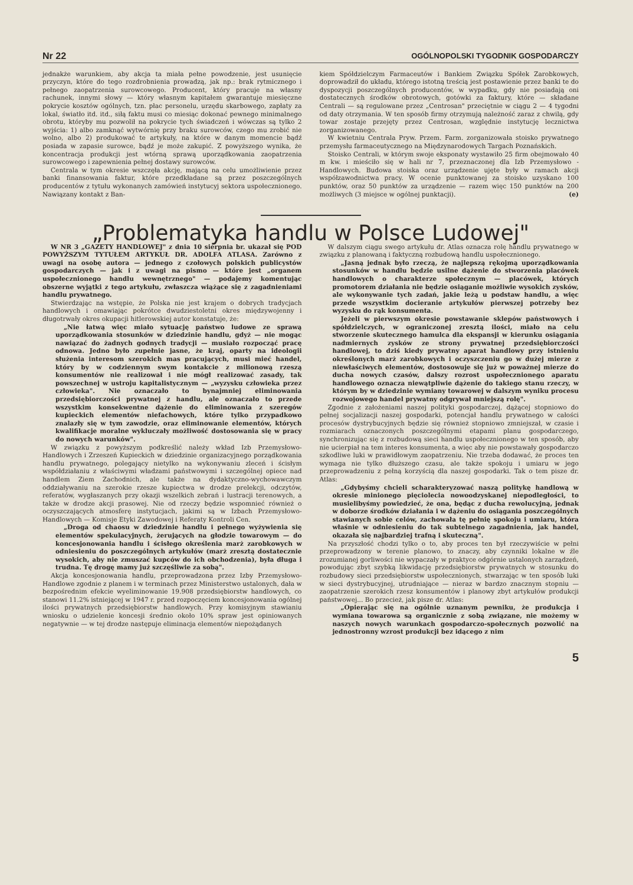Nr 22 OGÓLNOPOLSKI TYGODNIK GOSPODARCZY
jednakże warunkiem, aby akcja ta miała pełne powodzenie, jest usunięcie przyczyn, które do tego rozdrobnienia prowadzą, jak np.: brak rytmicznego i pełnego zaopatrzenia surowcowego. Producent, który pracuje na własny rachunek, innymi słowy — który własnym kapitałem gwarantuje miesięczne pokrycie kosztów ogólnych, tzn. płac personelu, urzędu skarbowego, zapłaty za lokal, światło itd. itd., siłą faktu musi co miesiąc dokonać pewnego minimalnego obrotu, któryby mu pozwolił na pokrycie tych świadczeń i wówczas są tylko 2 wyjścia: 1) albo zamknąć wytwórnię przy braku surowców, czego mu zrobić nie wolno, albo 2) produkować te artykuły, na które w danym momencie bądź posiada w zapasie surowce, bądź je może zakupić. Z powyższego wynika, że koncentracja produkcji jest wtórną sprawą uporządkowania zaopatrzenia surowcowego i zapewnienia pełnej dostawy surowców.
Centrala w tym okresie wszczęła akcję, mającą na celu umożliwienie przez banki finansowania faktur, które przedkładane są przez poszczególnych producentów z tytułu wykonanych zamówień instytucyj sektora uspołecznionego. Nawiązany kontakt z Ban-
kiem Spółdzielczym Farmaceutów i Bankiem Związku Spółek Zarobkowych, doprowadził do układu, którego istotną treścią jest postawienie przez banki te do dyspozycji poszczególnych producentów, w wypadku, gdy nie posiadają oni dostatecznych środków obrotowych, gotówki za faktury, które — składane Centrali — są regulowane przez „Centrosan" przeciętnie w ciągu 2 — 4 tygodni od daty otrzymania. W ten sposób firmy otrzymują należność zaraz z chwilą, gdy towar zostaje przejęty przez Centrosan, względnie instytucję lecznictwa zorganizowanego.
W kwietniu Centrala Pryw. Przem. Farm. zorganizowała stoisko prywatnego przemysłu farmaceutycznego na Międzynarodowych Targach Poznańskich.
Stoisko Centrali, w którym swoje eksponaty wystawiło 25 firm obejmowało 40 m kw. i mieściło się w hali nr 7, przeznaczonej dla Izb Przemysłowo - Handlowych. Budowa stoiska oraz urządzenie ujęte były w ramach akcji współzawodnictwa pracy. W ocenie punktowanej za stoisko uzyskano 100 punktów, oraz 50 punktów za urządzenie — razem więc 150 punktów na 200 możliwych (3 miejsce w ogólnej punktacji). (e)
„Problematyka handlu w Polsce Ludowej"
W NR 3 „GAZETY HANDLOWEJ" z dnia 10 sierpnia br. ukazał się POD POWYŻSZYM TYTUŁEM ARTYKUŁ DR. ADOLFA ATLASA. Zarówno z uwagi na osobę autora — jednego z czołowych polskich publicystów gospodarczych — jak i z uwagi na pismo — które jest „organem uspołecznionego handlu wewnętrznego" — podajemy komentując obszerne wyjątki z tego artykułu, zwłaszcza wiążące się z zagadnieniami handlu prywatnego.
Stwierdzając na wstępie, że Polska nie jest krajem o dobrych tradycjach handlowych i omawiając pokrótce dwudziestoletni okres międzywojenny i długotrwały okres okupacji hitlerowskiej autor konstatuje, że:
„Nie łatwą więc miało sytuację państwo ludowe ze sprawą uporządkowania stosunków w dziedzinie handlu, gdyż — nie mogąc nawiązać do żadnych godnych tradycji — musiało rozpocząć pracę odnowa. Jedno było zupełnie jasne, że kraj, oparty na ideologii służenia interesom szerokich mas pracujących, musi mieć handel, który by w codziennym swym kontakcie z milionową rzeszą konsumentów nie realizował i nie mógł realizować zasady, tak powszechnej w ustroju kapitalistycznym — „wyzysku człowieka przez człowieka". Nie oznaczało to bynajmniej eliminowania przedsiębiorczości prywatnej z handlu, ale oznaczało to przede wszystkim konsekwentne dążenie do eliminowania z szeregów kupieckich elementów niefachowych, które tylko przypadkowo znalazły się w tym zawodzie, oraz eliminowanie elementów, których kwalifikacje moralne wykluczały możliwość dostosowania się w pracy do nowych warunków".
W związku z powyższym podkreślić należy wkład Izb Przemysłowo-Handlowych i Zrzeszeń Kupieckich w dziedzinie organizacyjnego porządkowania handlu prywatnego, polegający nietylko na wykonywaniu zleceń i ścisłym współdziałaniu z właściwymi władzami państwowymi i szczególnej opiece nad handlem Ziem Zachodnich, ale także na dydaktyczno-wychowawczym oddziaływaniu na szerokie rzesze kupiectwa w drodze prelekcji, odczytów, referatów, wygłaszanych przy okazji wszelkich zebrań i lustracji terenowych, a także w drodze akcji prasowej. Nie od rzeczy będzie wspomnieć również o oczyszczających atmosferę instytucjach, jakimi są w Izbach Przemysłowo-Handlowych — Komisje Etyki Zawodowej i Referaty Kontroli Cen.
„Droga od chaosu w dziedzinie handlu i pełnego wyżywienia się elementów spekulacyjnych, żerujących na głodzie towarowym — do koncesjonowania handlu i ścisłego określenia marż zarobkowych w odniesieniu do poszczególnych artykułów (marż zresztą dostatecznie wysokich, aby nie zmuszać kupców do ich obchodzenia), była długa i trudna. Tę drogę mamy już szczęśliwie za sobą".
Akcja koncesjonowania handlu, przeprowadzona przez Izby Przemysłowo-Handlowe zgodnie z planem i w terminach przez Ministerstwo ustalonych, dała w bezpośrednim efekcie wyeliminowanie 19.908 przedsiębiorstw handlowych, co stanowi 11.2% istniejącej w 1947 r. przed rozpoczęciem koncesjonowania ogólnej ilości prywatnych przedsiębiorstw handlowych. Przy komisyjnym stawianiu wniosku o udzielenie koncesji średnio około 10% spraw jest opiniowanych negatywnie — w tej drodze następuje eliminacja elementów niepożądanych
W dalszym ciągu swego artykułu dr. Atlas oznacza rolę handlu prywatnego w związku z planowaną i faktyczną rozbudową handlu uspołecznionego.
„Jasną jednak było rzeczą, że najlepszą rękojmą uporządkowania stosunków w handlu będzie usilne dążenie do stworzenia placówek handlowych o charakterze społecznym — placówek, których promotorem działania nie będzie osiąganie możliwie wysokich zysków, ale wykonywanie tych zadań, jakie leżą u podstaw handlu, a więc przede wszystkim docieranie artykułów pierwszej potrzeby bez wyzysku do rąk konsumenta.
Jeżeli w pierwszym okresie powstawanie sklepów państwowych i spółdzielczych, w ograniczonej zresztą ilości, miało na celu stworzenie skutecznego hamulca dla ekspansji w kierunku osiągania nadmiernych zysków ze strony prywatnej przedsiębiorczości handlowej, to dziś kiedy prywatny aparat handlowy przy istnieniu określonych marż zarobkowych i oczyszczeniu go w dużej mierze z niewłaściwych elementów, dostosowuje się już w poważnej mierze do ducha nowych czasów, dalszy rozrost uspołecznionego aparatu handlowego oznacza niewątpliwie dążenie do takiego stanu rzeczy, w którym by w dziedzinie wymiany towarowej w dalszym wyniku procesu rozwojowego handel prywatny odgrywał mniejszą rolę".
Zgodnie z założeniami naszej polityki gospodarczej, dążącej stopniowo do pełnej socjalizacji naszej gospodarki, potencjał handlu prywatnego w całości procesów dystrybucyjnych będzie się również stopniowo zmniejszał, w czasie i rozmiarach oznaczonych poszczególnymi etapami planu gospodarczego, synchronizując się z rozbudową sieci handlu uspołecznionego w ten sposób, aby nie ucierpiał na tem interes konsumenta, a więc aby nie powstawały gospodarczo szkodliwe luki w prawidłowym zaopatrzeniu. Nie trzeba dodawać, że proces ten wymaga nie tylko dłuższego czasu, ale także spokoju i umiaru w jego przeprowadzeniu z pełną korzyścią dla naszej gospodarki. Tak o tem pisze dr. Atlas:
„Gdybyśmy chcieli scharakteryzować naszą politykę handlową w okresie minionego pięciolecia nowoodzyskanej niepodległości, to musielibyśmy powiedzieć, że ona, będąc z ducha rewolucyjną, jednak w doborze środków działania i w dążeniu do osiągania poszczególnych stawianych sobie celów, zachowała tę pełnię spokoju i umiaru, która właśnie w odniesieniu do tak subtelnego zagadnienia, jak handel, okazała się najbardziej trafną i skuteczną".
Na przyszłość chodzi tylko o to, aby proces ten był rzeczywiście w pełni przeprowadzony w terenie planowo, to znaczy, aby czynniki lokalne w źle zrozumianej gorliwości nie wypaczały w praktyce odgórnie ustalonych zarządzeń, powodując zbyt szybką likwidację przedsiębiorstw prywatnych w stosunku do rozbudowy sieci przedsiębiorstw uspołecznionych, stwarzając w ten sposób luki w sieci dystrybucyjnej, utrudniające — nieraz w bardzo znacznym stopniu — zaopatrzenie szerokich rzesz konsumentów i planowy zbyt artykułów produkcji państwowej... Bo przecież, jak pisze dr. Atlas:
„Opierając się na ogólnie uznanym pewniku, że produkcja i wymiana towarowa są organicznie z sobą związane, nie możemy w naszych nowych warunkach gospodarczo-społecznych pozwolić na jednostronny wzrost produkcji bez idącego z nim
5